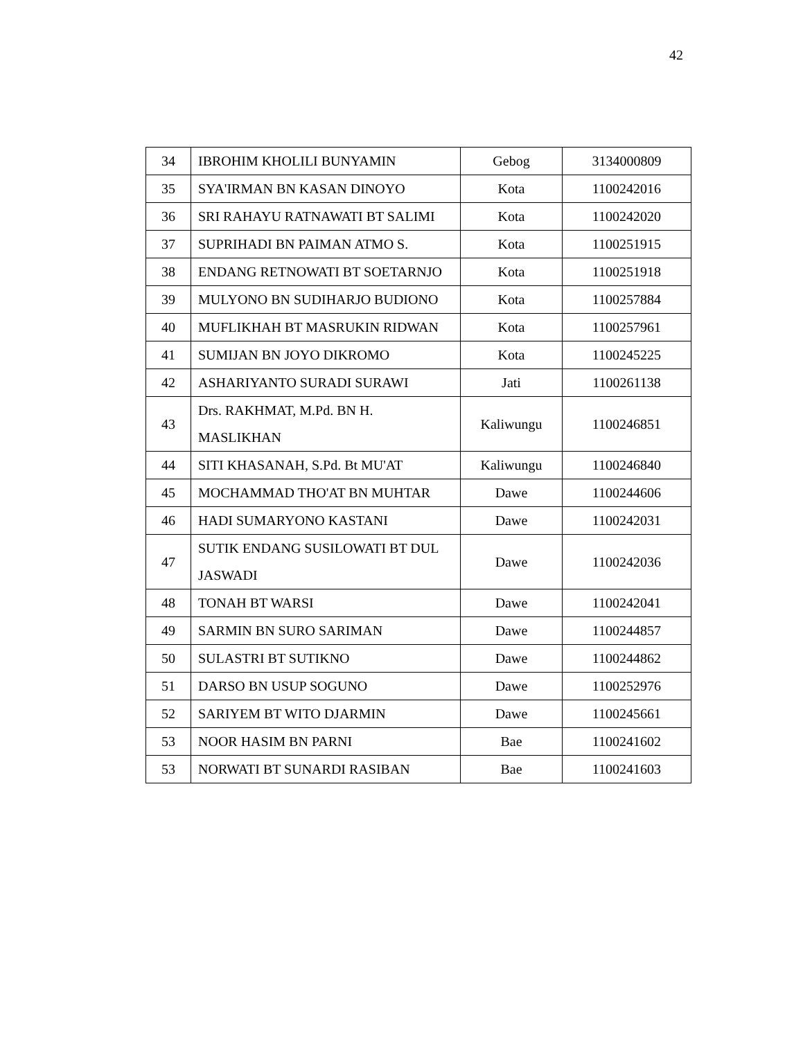42
| 34 | IBROHIM KHOLILI BUNYAMIN | Gebog | 3134000809 |
| 35 | SYA'IRMAN BN KASAN DINOYO | Kota | 1100242016 |
| 36 | SRI RAHAYU RATNAWATI BT SALIMI | Kota | 1100242020 |
| 37 | SUPRIHADI BN PAIMAN ATMO S. | Kota | 1100251915 |
| 38 | ENDANG RETNOWATI BT SOETARNJO | Kota | 1100251918 |
| 39 | MULYONO BN SUDIHARJO BUDIONO | Kota | 1100257884 |
| 40 | MUFLIKHAH BT MASRUKIN RIDWAN | Kota | 1100257961 |
| 41 | SUMIJAN BN JOYO DIKROMO | Kota | 1100245225 |
| 42 | ASHARIYANTO SURADI SURAWI | Jati | 1100261138 |
| 43 | Drs. RAKHMAT, M.Pd. BN H. MASLIKHAN | Kaliwungu | 1100246851 |
| 44 | SITI KHASANAH, S.Pd. Bt MU'AT | Kaliwungu | 1100246840 |
| 45 | MOCHAMMAD THO'AT BN MUHTAR | Dawe | 1100244606 |
| 46 | HADI SUMARYONO KASTANI | Dawe | 1100242031 |
| 47 | SUTIK ENDANG SUSILOWATI BT DUL JASWADI | Dawe | 1100242036 |
| 48 | TONAH BT WARSI | Dawe | 1100242041 |
| 49 | SARMIN BN SURO SARIMAN | Dawe | 1100244857 |
| 50 | SULASTRI BT SUTIKNO | Dawe | 1100244862 |
| 51 | DARSO BN USUP SOGUNO | Dawe | 1100252976 |
| 52 | SARIYEM BT WITO DJARMIN | Dawe | 1100245661 |
| 53 | NOOR HASIM BN PARNI | Bae | 1100241602 |
| 53 | NORWATI BT SUNARDI RASIBAN | Bae | 1100241603 |